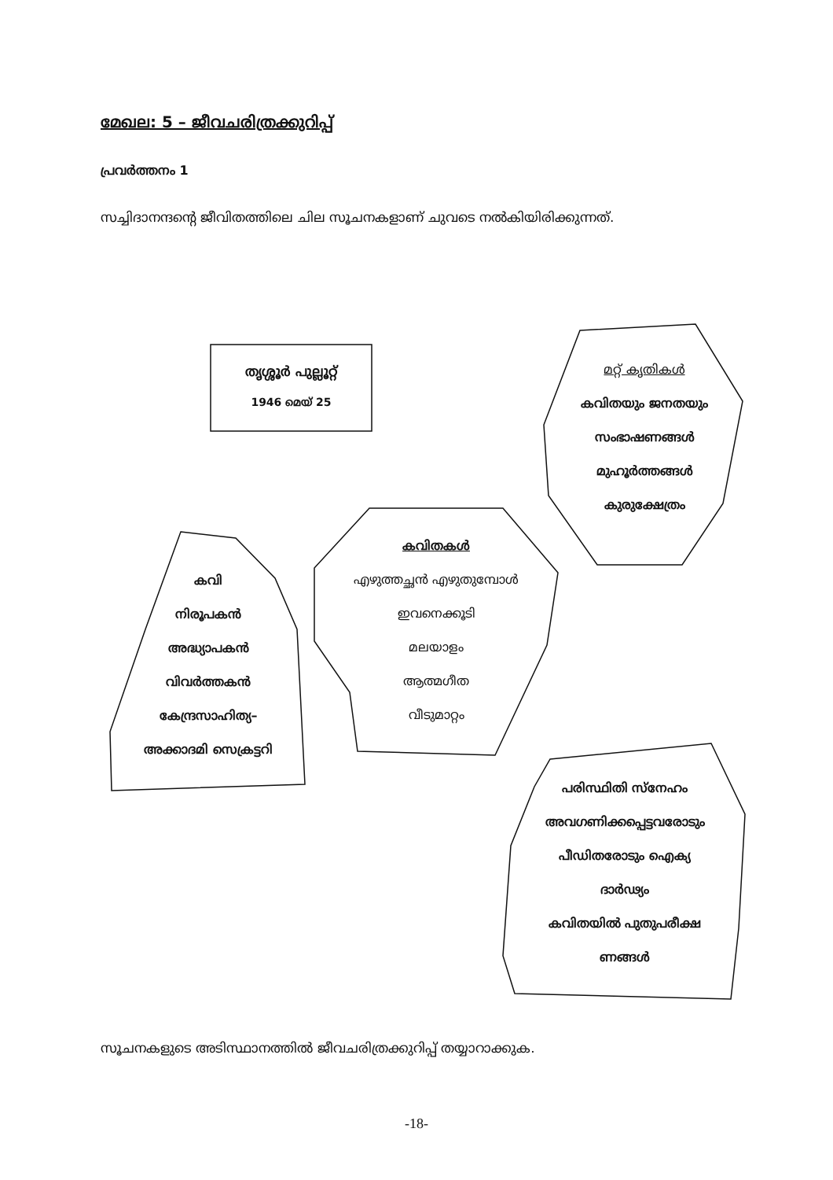മേഖല: 5 – ജീവചരിത്രക്കുറിപ്പ്
പ്രവർത്തനം 1
സച്ചിദാനന്ദന്റെ ജീവിതത്തിലെ ചില സൂചനകളാണ് ചുവടെ നൽകിയിരിക്കുന്നത്.
തൃശ്ശൂർ പുല്ലൂറ്റ്
1946 മെയ് 25
മറ്റ് കൃതികൾ
കവിതയും ജനതയും
സംഭാഷണങ്ങൾ
മുഹൂർത്തങ്ങൾ
കുരുക്ഷേത്രം
കവിതകൾ
എഴുത്തച്ഛൻ എഴുതുമ്പോൾ
ഇവനെക്കൂടി
മലയാളം
ആത്മഗീത
വീടുമാറ്റം
കവി
നിരൂപകൻ
അദ്ധ്യാപകൻ
വിവർത്തകൻ
കേന്ദ്രസാഹിത്യ–
അക്കാദമി സെക്രട്ടറി
പരിസ്ഥിതി സ്നേഹം
അവഗണിക്കപ്പെട്ടവരോടും
പീഡിതരോടും ഐക്യ
ദാർഢ്യം
കവിതയിൽ പുതുപരീക്ഷ
ണങ്ങൾ
സൂചനകളുടെ അടിസ്ഥാനത്തിൽ ജീവചരിത്രക്കുറിപ്പ് തയ്യാറാക്കുക.
-18-